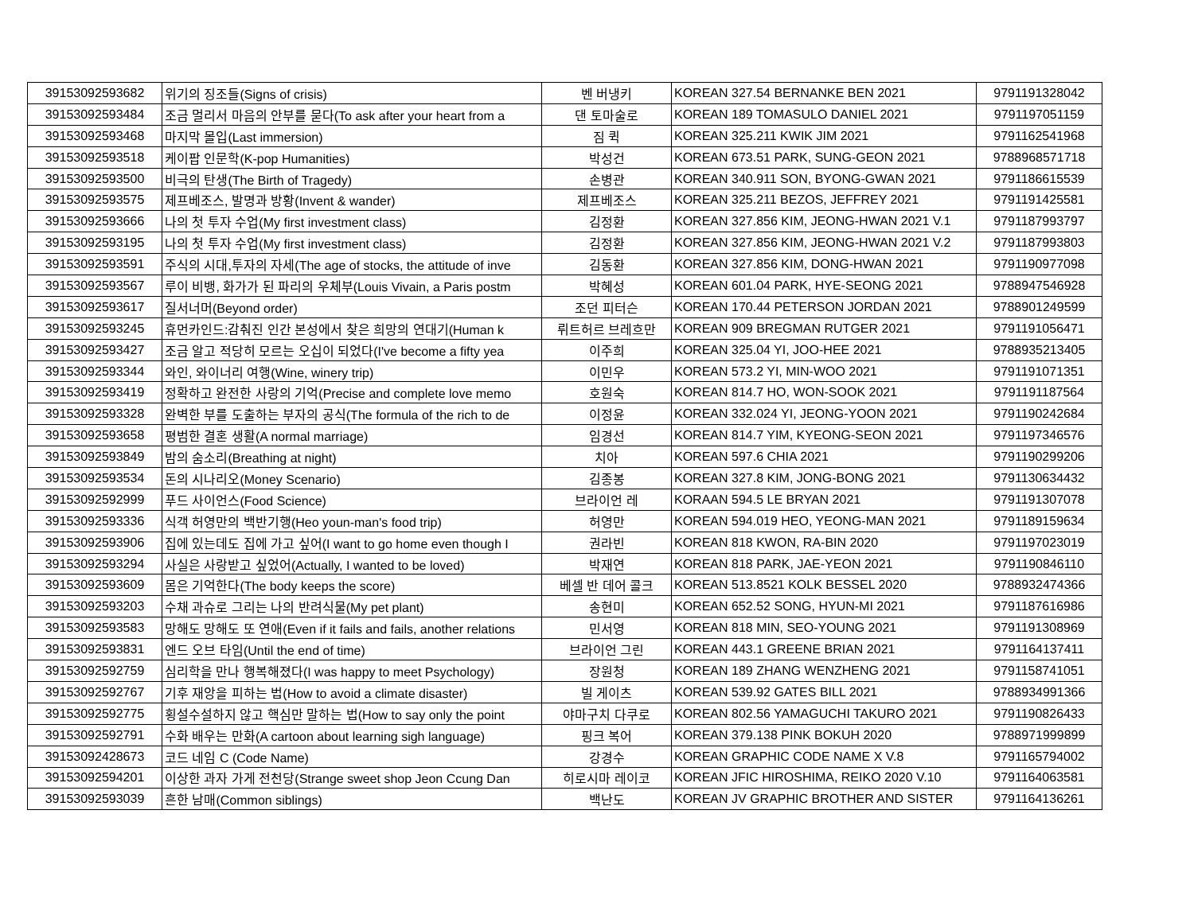| 39153092593682 | 위기의 징조들(Signs of crisis) | 벤 버냉키 | KOREAN 327.54 BERNANKE BEN 2021 | 9791191328042 |
| 39153092593484 | 조금 멀리서 마음의 안부를 묻다(To ask after your heart from a | 댄 토마술로 | KOREAN 189 TOMASULO DANIEL 2021 | 9791197051159 |
| 39153092593468 | 마지막 몰입(Last immersion) | 짐 퀵 | KOREAN 325.211 KWIK JIM 2021 | 9791162541968 |
| 39153092593518 | 케이팝 인문학(K-pop Humanities) | 박성건 | KOREAN 673.51 PARK, SUNG-GEON 2021 | 9788968571718 |
| 39153092593500 | 비극의 탄생(The Birth of Tragedy) | 손병관 | KOREAN 340.911 SON, BYONG-GWAN 2021 | 9791186615539 |
| 39153092593575 | 제프베조스, 발명과 방황(Invent & wander) | 제프베조스 | KOREAN 325.211 BEZOS, JEFFREY 2021 | 9791191425581 |
| 39153092593666 | 나의 첫 투자 수업(My first investment class) | 김정환 | KOREAN 327.856 KIM, JEONG-HWAN 2021 V.1 | 9791187993797 |
| 39153092593195 | 나의 첫 투자 수업(My first investment class) | 김정환 | KOREAN 327.856 KIM, JEONG-HWAN 2021 V.2 | 9791187993803 |
| 39153092593591 | 주식의 시대,투자의 자세(The age of stocks, the attitude of inve | 김동환 | KOREAN 327.856 KIM, DONG-HWAN 2021 | 9791190977098 |
| 39153092593567 | 루이 비뱅, 화가가 된 파리의 우체부(Louis Vivain, a Paris postm | 박혜성 | KOREAN 601.04 PARK, HYE-SEONG 2021 | 9788947546928 |
| 39153092593617 | 질서너머(Beyond order) | 조던 피터슨 | KOREAN 170.44 PETERSON JORDAN 2021 | 9788901249599 |
| 39153092593245 | 휴먼카인드:감춰진 인간 본성에서 찾은 희망의 연대기(Human k | 뤼트허르 브레흐만 | KOREAN 909 BREGMAN RUTGER 2021 | 9791191056471 |
| 39153092593427 | 조금 알고 적당히 모르는 오십이 되었다(I've become a fifty yea | 이주희 | KOREAN 325.04 YI, JOO-HEE 2021 | 9788935213405 |
| 39153092593344 | 와인, 와이너리 여행(Wine, winery trip) | 이민우 | KOREAN 573.2 YI, MIN-WOO 2021 | 9791191071351 |
| 39153092593419 | 정확하고 완전한 사랑의 기억(Precise and complete love memo | 호원숙 | KOREAN 814.7 HO, WON-SOOK 2021 | 9791191187564 |
| 39153092593328 | 완벽한 부를 도출하는 부자의 공식(The formula of the rich to de | 이정윤 | KOREAN 332.024 YI, JEONG-YOON 2021 | 9791190242684 |
| 39153092593658 | 평범한 결혼 생활(A normal marriage) | 임경선 | KOREAN 814.7 YIM, KYEONG-SEON 2021 | 9791197346576 |
| 39153092593849 | 밤의 숨소리(Breathing at night) | 치아 | KOREAN 597.6 CHIA 2021 | 9791190299206 |
| 39153092593534 | 돈의 시나리오(Money Scenario) | 김종봉 | KOREAN 327.8 KIM, JONG-BONG 2021 | 9791130634432 |
| 39153092592999 | 푸드 사이언스(Food Science) | 브라이언 레 | KORAAN 594.5 LE BRYAN 2021 | 9791191307078 |
| 39153092593336 | 식객 허영만의 백반기행(Heo youn-man's food trip) | 허영만 | KOREAN 594.019 HEO, YEONG-MAN 2021 | 9791189159634 |
| 39153092593906 | 집에 있는데도 집에 가고 싶어(I want to go home even though I | 권라빈 | KOREAN 818 KWON, RA-BIN 2020 | 9791197023019 |
| 39153092593294 | 사실은 사랑받고 싶었어(Actually, I wanted to be loved) | 박재연 | KOREAN 818 PARK, JAE-YEON 2021 | 9791190846110 |
| 39153092593609 | 몸은 기억한다(The body keeps the score) | 베셀 반 데어 콜크 | KOREAN 513.8521 KOLK BESSEL 2020 | 9788932474366 |
| 39153092593203 | 수채 과슈로 그리는 나의 반려식물(My pet plant) | 송현미 | KOREAN 652.52 SONG, HYUN-MI 2021 | 9791187616986 |
| 39153092593583 | 망해도 망해도 또 연애(Even if it fails and fails, another relations | 민서영 | KOREAN 818 MIN, SEO-YOUNG 2021 | 9791191308969 |
| 39153092593831 | 엔드 오브 타임(Until the end of time) | 브라이언 그린 | KOREAN 443.1 GREENE BRIAN 2021 | 9791164137411 |
| 39153092592759 | 심리학을 만나 행복해졌다(I was happy to meet Psychology) | 장원청 | KOREAN 189 ZHANG WENZHENG 2021 | 9791158741051 |
| 39153092592767 | 기후 재앙을 피하는 법(How to avoid a climate disaster) | 빌 게이츠 | KOREAN 539.92 GATES BILL 2021 | 9788934991366 |
| 39153092592775 | 횡설수설하지 않고 핵심만 말하는 법(How to say only the point | 야마구치 다쿠로 | KOREAN 802.56 YAMAGUCHI TAKURO 2021 | 9791190826433 |
| 39153092592791 | 수화 배우는 만화(A cartoon about learning sigh language) | 핑크 복어 | KOREAN 379.138 PINK BOKUH 2020 | 9788971999899 |
| 39153092428673 | 코드 네임 C (Code Name) | 강경수 | KOREAN GRAPHIC CODE NAME X V.8 | 9791165794002 |
| 39153092594201 | 이상한 과자 가게 전천당(Strange sweet shop Jeon Ccung Dan | 히로시마 레이코 | KOREAN JFIC HIROSHIMA, REIKO 2020 V.10 | 9791164063581 |
| 39153092593039 | 흔한 남매(Common siblings) | 백난도 | KOREAN JV GRAPHIC BROTHER AND SISTER | 9791164136261 |